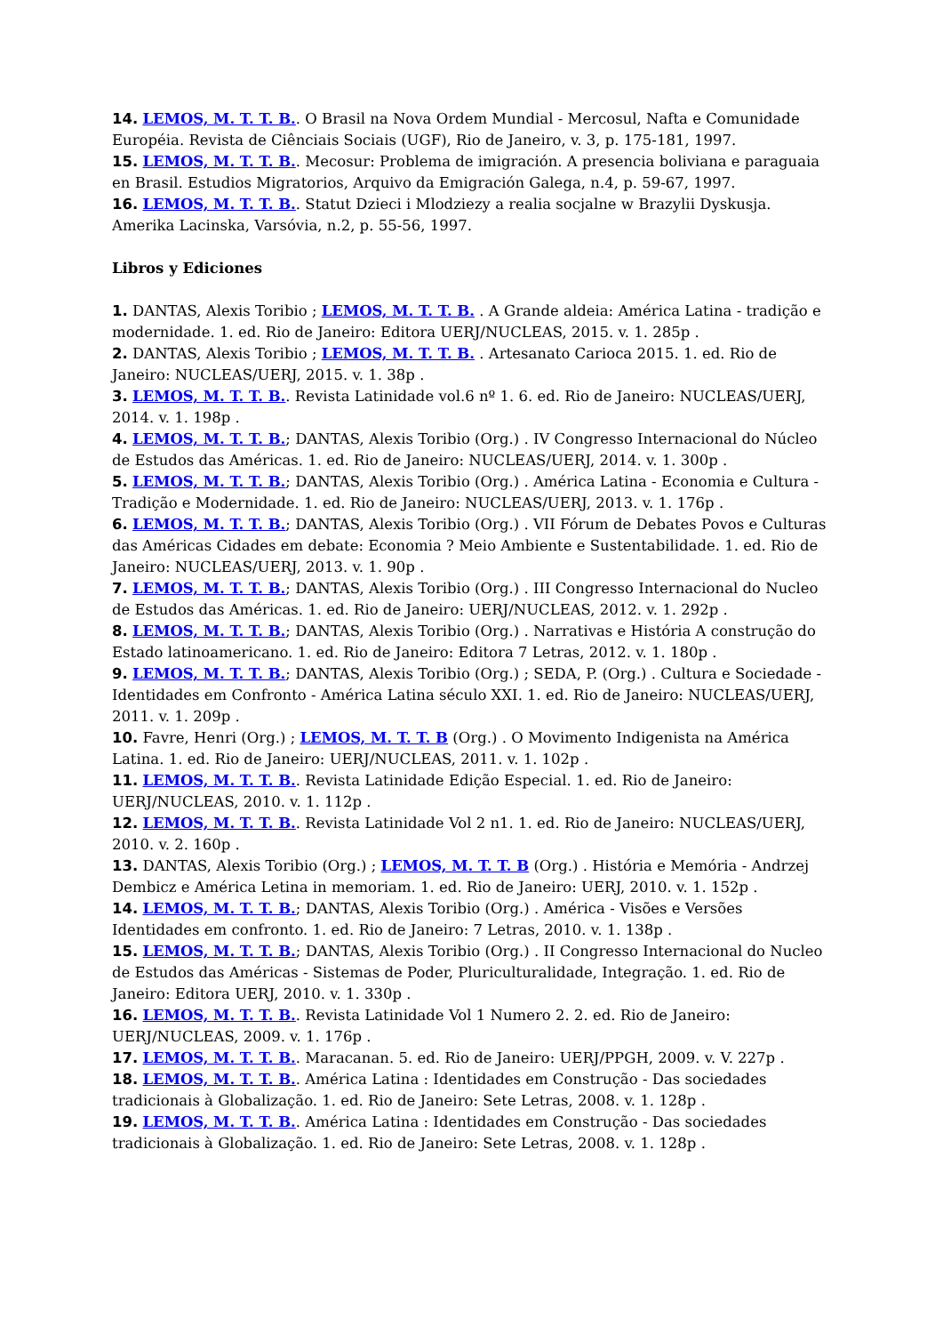14. LEMOS, M. T. T. B.. O Brasil na Nova Ordem Mundial - Mercosul, Nafta e Comunidade Européia. Revista de Ciênciais Sociais (UGF), Rio de Janeiro, v. 3, p. 175-181, 1997.
15. LEMOS, M. T. T. B.. Mecosur: Problema de imigración. A presencia boliviana e paraguaia en Brasil. Estudios Migratorios, Arquivo da Emigración Galega, n.4, p. 59-67, 1997.
16. LEMOS, M. T. T. B.. Statut Dzieci i Mlodziezy a realia socjalne w Brazylii Dyskusja. Amerika Lacinska, Varsóvia, n.2, p. 55-56, 1997.
Libros y Ediciones
1. DANTAS, Alexis Toribio ; LEMOS, M. T. T. B. . A Grande aldeia: América Latina - tradição e modernidade. 1. ed. Rio de Janeiro: Editora UERJ/NUCLEAS, 2015. v. 1. 285p .
2. DANTAS, Alexis Toribio ; LEMOS, M. T. T. B. . Artesanato Carioca 2015. 1. ed. Rio de Janeiro: NUCLEAS/UERJ, 2015. v. 1. 38p .
3. LEMOS, M. T. T. B.. Revista Latinidade vol.6 nº 1. 6. ed. Rio de Janeiro: NUCLEAS/UERJ, 2014. v. 1. 198p .
4. LEMOS, M. T. T. B.; DANTAS, Alexis Toribio (Org.) . IV Congresso Internacional do Núcleo de Estudos das Américas. 1. ed. Rio de Janeiro: NUCLEAS/UERJ, 2014. v. 1. 300p .
5. LEMOS, M. T. T. B.; DANTAS, Alexis Toribio (Org.) . América Latina - Economia e Cultura - Tradição e Modernidade. 1. ed. Rio de Janeiro: NUCLEAS/UERJ, 2013. v. 1. 176p .
6. LEMOS, M. T. T. B.; DANTAS, Alexis Toribio (Org.) . VII Fórum de Debates Povos e Culturas das Américas Cidades em debate: Economia ? Meio Ambiente e Sustentabilidade. 1. ed. Rio de Janeiro: NUCLEAS/UERJ, 2013. v. 1. 90p .
7. LEMOS, M. T. T. B.; DANTAS, Alexis Toribio (Org.) . III Congresso Internacional do Nucleo de Estudos das Américas. 1. ed. Rio de Janeiro: UERJ/NUCLEAS, 2012. v. 1. 292p .
8. LEMOS, M. T. T. B.; DANTAS, Alexis Toribio (Org.) . Narrativas e História A construção do Estado latinoamericano. 1. ed. Rio de Janeiro: Editora 7 Letras, 2012. v. 1. 180p .
9. LEMOS, M. T. T. B.; DANTAS, Alexis Toribio (Org.) ; SEDA, P. (Org.) . Cultura e Sociedade - Identidades em Confronto - América Latina século XXI. 1. ed. Rio de Janeiro: NUCLEAS/UERJ, 2011. v. 1. 209p .
10. Favre, Henri (Org.) ; LEMOS, M. T. T. B (Org.) . O Movimento Indigenista na América Latina. 1. ed. Rio de Janeiro: UERJ/NUCLEAS, 2011. v. 1. 102p .
11. LEMOS, M. T. T. B.. Revista Latinidade Edição Especial. 1. ed. Rio de Janeiro: UERJ/NUCLEAS, 2010. v. 1. 112p .
12. LEMOS, M. T. T. B.. Revista Latinidade Vol 2 n1. 1. ed. Rio de Janeiro: NUCLEAS/UERJ, 2010. v. 2. 160p .
13. DANTAS, Alexis Toribio (Org.) ; LEMOS, M. T. T. B (Org.) . História e Memória - Andrzej Dembicz e América Letina in memoriam. 1. ed. Rio de Janeiro: UERJ, 2010. v. 1. 152p .
14. LEMOS, M. T. T. B.; DANTAS, Alexis Toribio (Org.) . América - Visões e Versões Identidades em confronto. 1. ed. Rio de Janeiro: 7 Letras, 2010. v. 1. 138p .
15. LEMOS, M. T. T. B.; DANTAS, Alexis Toribio (Org.) . II Congresso Internacional do Nucleo de Estudos das Américas - Sistemas de Poder, Pluriculturalidade, Integração. 1. ed. Rio de Janeiro: Editora UERJ, 2010. v. 1. 330p .
16. LEMOS, M. T. T. B.. Revista Latinidade Vol 1 Numero 2. 2. ed. Rio de Janeiro: UERJ/NUCLEAS, 2009. v. 1. 176p .
17. LEMOS, M. T. T. B.. Maracanan. 5. ed. Rio de Janeiro: UERJ/PPGH, 2009. v. V. 227p .
18. LEMOS, M. T. T. B.. América Latina : Identidades em Construção - Das sociedades tradicionais à Globalização. 1. ed. Rio de Janeiro: Sete Letras, 2008. v. 1. 128p .
19. LEMOS, M. T. T. B.. América Latina : Identidades em Construção - Das sociedades tradicionais à Globalização. 1. ed. Rio de Janeiro: Sete Letras, 2008. v. 1. 128p .